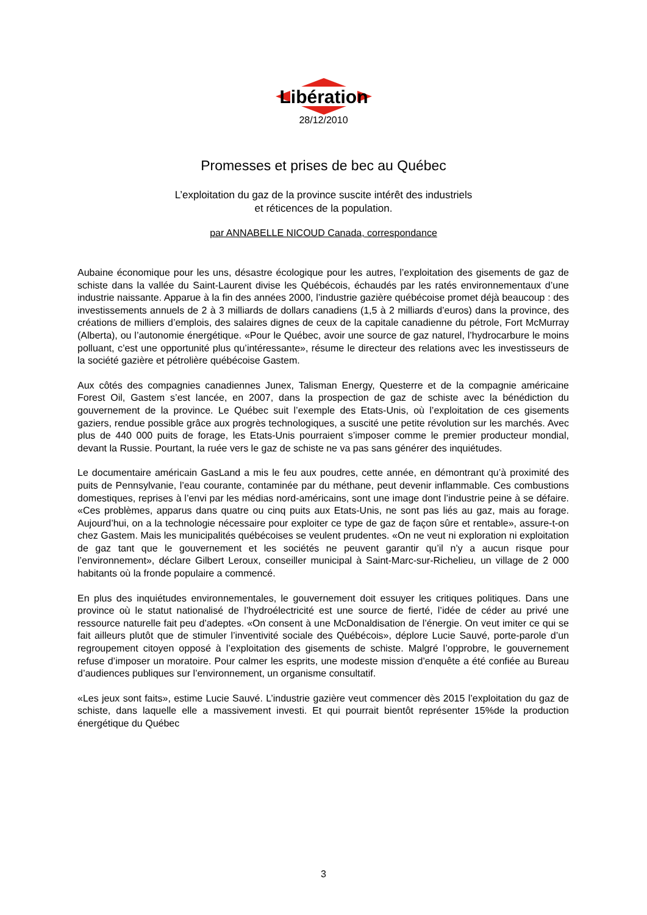Libération
28/12/2010
Promesses et prises de bec au Québec
L’exploitation du gaz de la province suscite intérêt des industriels
et réticences de la population.
par ANNABELLE NICOUD Canada, correspondance
Aubaine économique pour les uns, désastre écologique pour les autres, l’exploitation des gisements de gaz de schiste dans la vallée du Saint-Laurent divise les Québécois, échaudés par les ratés environnementaux d’une industrie naissante. Apparue à la fin des années 2000, l’industrie gazière québécoise promet déjà beaucoup : des investissements annuels de 2 à 3 milliards de dollars canadiens (1,5 à 2 milliards d’euros) dans la province, des créations de milliers d’emplois, des salaires dignes de ceux de la capitale canadienne du pétrole, Fort McMurray (Alberta), ou l’autonomie énergétique. «Pour le Québec, avoir une source de gaz naturel, l’hydrocarbure le moins polluant, c’est une opportunité plus qu’intéressante», résume le directeur des relations avec les investisseurs de la société gazière et pétrolière québécoise Gastem.
Aux côtés des compagnies canadiennes Junex, Talisman Energy, Questerre et de la compagnie américaine Forest Oil, Gastem s’est lancée, en 2007, dans la prospection de gaz de schiste avec la bénédiction du gouvernement de la province. Le Québec suit l’exemple des Etats-Unis, où l’exploitation de ces gisements gaziers, rendue possible grâce aux progrès technologiques, a suscité une petite révolution sur les marchés. Avec plus de 440 000 puits de forage, les Etats-Unis pourraient s’imposer comme le premier producteur mondial, devant la Russie. Pourtant, la ruée vers le gaz de schiste ne va pas sans générer des inquiétudes.
Le documentaire américain GasLand a mis le feu aux poudres, cette année, en démontrant qu’à proximité des puits de Pennsylvanie, l’eau courante, contaminée par du méthane, peut devenir inflammable. Ces combustions domestiques, reprises à l’envi par les médias nord-américains, sont une image dont l’industrie peine à se défaire. «Ces problèmes, apparus dans quatre ou cinq puits aux Etats-Unis, ne sont pas liés au gaz, mais au forage. Aujourd’hui, on a la technologie nécessaire pour exploiter ce type de gaz de façon sûre et rentable», assure-t-on chez Gastem. Mais les municipalités québécoises se veulent prudentes. «On ne veut ni exploration ni exploitation de gaz tant que le gouvernement et les sociétés ne peuvent garantir qu’il n’y a aucun risque pour l’environnement», déclare Gilbert Leroux, conseiller municipal à Saint-Marc-sur-Richelieu, un village de 2 000 habitants où la fronde populaire a commencé.
En plus des inquiétudes environnementales, le gouvernement doit essuyer les critiques politiques. Dans une province où le statut nationalisé de l’hydroélectricité est une source de fierté, l’idée de céder au privé une ressource naturelle fait peu d’adeptes. «On consent à une McDonaldisation de l’énergie. On veut imiter ce qui se fait ailleurs plutôt que de stimuler l’inventivité sociale des Québécois», déplore Lucie Sauvé, porte-parole d’un regroupement citoyen opposé à l’exploitation des gisements de schiste. Malgré l’opprobre, le gouvernement refuse d’imposer un moratoire. Pour calmer les esprits, une modeste mission d’enquête a été confiée au Bureau d’audiences publiques sur l’environnement, un organisme consultatif.
«Les jeux sont faits», estime Lucie Sauvé. L’industrie gazière veut commencer dès 2015 l’exploitation du gaz de schiste, dans laquelle elle a massivement investi. Et qui pourrait bientôt représenter 15%de la production énergétique du Québec
3